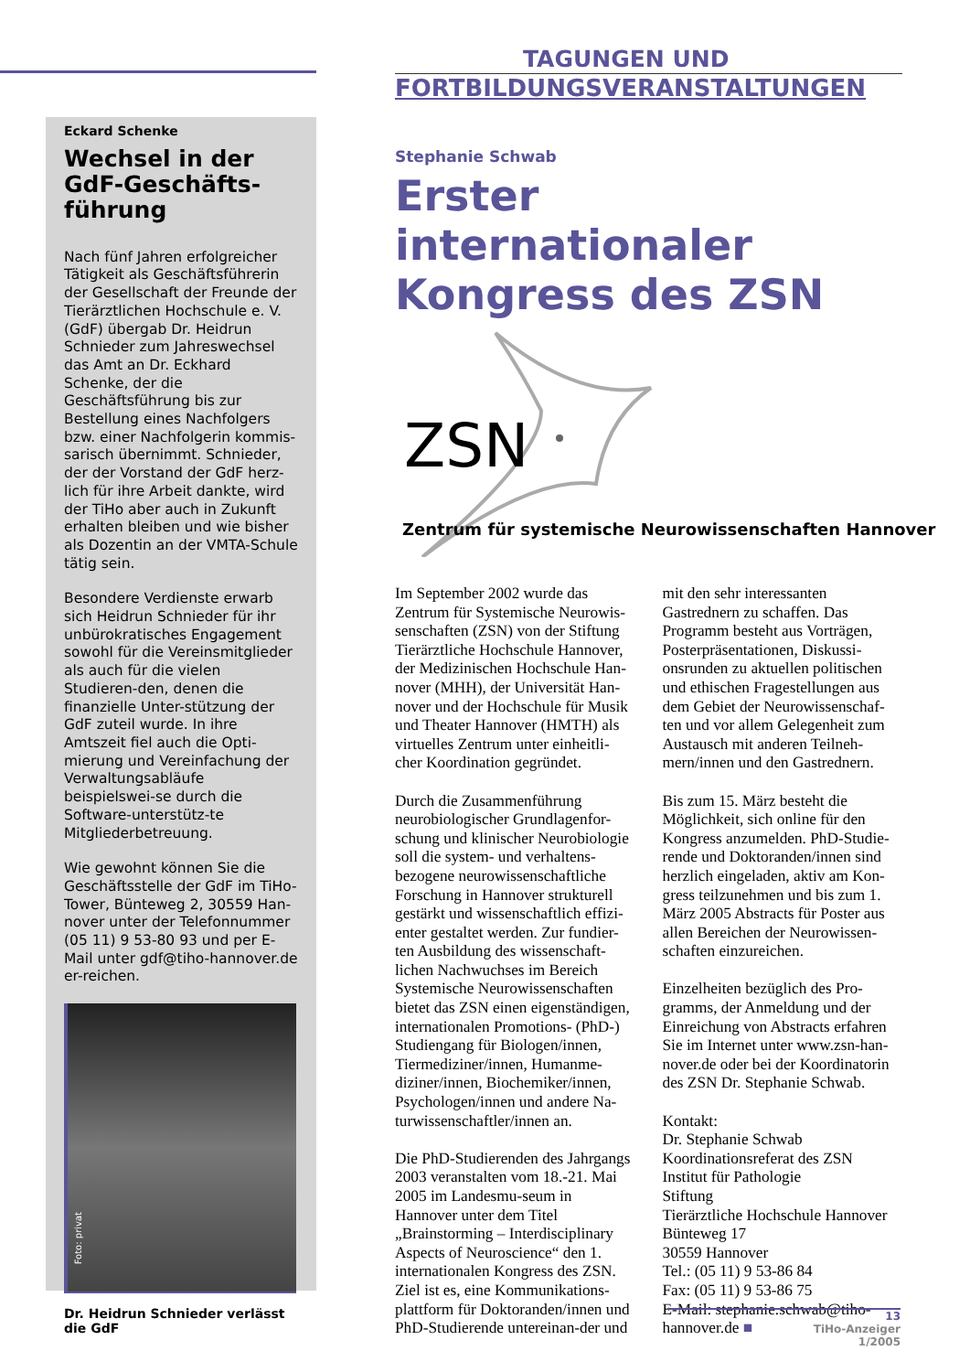Eckard Schenke
Wechsel in der GdF-Geschäfts-führung
Nach fünf Jahren erfolgreicher Tätigkeit als Geschäftsführerin der Gesellschaft der Freunde der Tierärztlichen Hochschule e. V. (GdF) übergab Dr. Heidrun Schnieder zum Jahreswechsel das Amt an Dr. Eckhard Schenke, der die Geschäftsführung bis zur Bestellung eines Nachfolgers bzw. einer Nachfolgerin kommis-sarisch übernimmt. Schnieder, der der Vorstand der GdF herz-lich für ihre Arbeit dankte, wird der TiHo aber auch in Zukunft erhalten bleiben und wie bisher als Dozentin an der VMTA-Schule tätig sein.
Besondere Verdienste erwarb sich Heidrun Schnieder für ihr unbürokratisches Engagement sowohl für die Vereinsmitglieder als auch für die vielen Studieren-den, denen die finanzielle Unter-stützung der GdF zuteil wurde. In ihre Amtszeit fiel auch die Opti-mierung und Vereinfachung der Verwaltungsabläufe beispielswei-se durch die Software-unterstütz-te Mitgliederbetreuung.
Wie gewohnt können Sie die Geschäftsstelle der GdF im TiHo-Tower, Bünteweg 2, 30559 Han-nover unter der Telefonnummer (05 11) 9 53-80 93 und per E-Mail unter gdf@tiho-hannover.de er-reichen.
Foto: privat
Dr. Heidrun Schnieder verlässt die GdF
TAGUNGEN UND
FORTBILDUNGSVERANSTALTUNGEN
Stephanie Schwab
Erster internationaler Kongress des ZSN
ZSN
Zentrum für systemische Neurowissenschaften Hannover
Im September 2002 wurde das Zentrum für Systemische Neurowis-senschaften (ZSN) von der Stiftung Tierärztliche Hochschule Hannover, der Medizinischen Hochschule Han-nover (MHH), der Universität Han-nover und der Hochschule für Musik und Theater Hannover (HMTH) als virtuelles Zentrum unter einheitli-cher Koordination gegründet.
Durch die Zusammenführung neurobiologischer Grundlagenfor-schung und klinischer Neurobiologie soll die system- und verhaltens-bezogene neurowissenschaftliche Forschung in Hannover strukturell gestärkt und wissenschaftlich effizi-enter gestaltet werden. Zur fundier-ten Ausbildung des wissenschaft-lichen Nachwuchses im Bereich Systemische Neurowissenschaften bietet das ZSN einen eigenständigen, internationalen Promotions- (PhD-) Studiengang für Biologen/innen, Tiermediziner/innen, Humanme-diziner/innen, Biochemiker/innen, Psychologen/innen und andere Na-turwissenschaftler/innen an.
Die PhD-Studierenden des Jahrgangs 2003 veranstalten vom 18.-21. Mai 2005 im Landesmu-seum in Hannover unter dem Titel „Brainstorming – Interdisciplinary Aspects of Neuroscience“ den 1. internationalen Kongress des ZSN. Ziel ist es, eine Kommunikations-plattform für Doktoranden/innen und PhD-Studierende untereinan-der und mit den sehr interessanten Gastrednern zu schaffen. Das Programm besteht aus Vorträgen, Posterpräsentationen, Diskussi-onsrunden zu aktuellen politischen und ethischen Fragestellungen aus dem Gebiet der Neurowissenschaf-ten und vor allem Gelegenheit zum Austausch mit anderen Teilneh-mern/innen und den Gastrednern.
Bis zum 15. März besteht die Möglichkeit, sich online für den Kongress anzumelden. PhD-Studie-rende und Doktoranden/innen sind herzlich eingeladen, aktiv am Kon-gress teilzunehmen und bis zum 1. März 2005 Abstracts für Poster aus allen Bereichen der Neurowissen-schaften einzureichen.
Einzelheiten bezüglich des Pro-gramms, der Anmeldung und der Einreichung von Abstracts erfahren Sie im Internet unter www.zsn-han-nover.de oder bei der Koordinatorin des ZSN Dr. Stephanie Schwab.
Kontakt:
Dr. Stephanie Schwab
Koordinationsreferat des ZSN
Institut für Pathologie
Stiftung
Tierärztliche Hochschule Hannover
Bünteweg 17
30559 Hannover
Tel.: (05 11) 9 53-86 84
Fax: (05 11) 9 53-86 75
E-Mail: stephanie.schwab@tiho-hannover.de ■
13
TiHo-Anzeiger
1/2005